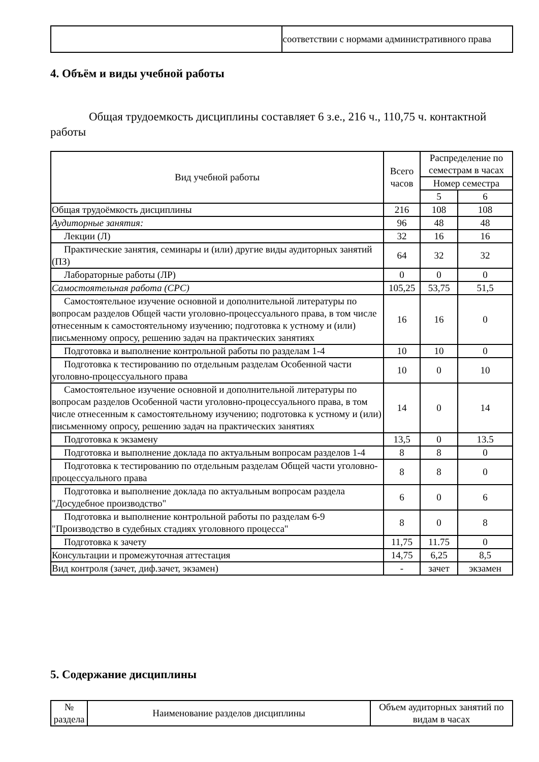| | соответствии с нормами административного права |
4. Объём и виды учебной работы
Общая трудоемкость дисциплины составляет 6 з.е., 216 ч., 110,75 ч. контактной работы
| Вид учебной работы | Всего часов | Распределение по семестрам в часах | |
| --- | --- | --- | --- |
| | | Номер семестра | |
| | | 5 | 6 |
| Общая трудоёмкость дисциплины | 216 | 108 | 108 |
| Аудиторные занятия: | 96 | 48 | 48 |
| Лекции (Л) | 32 | 16 | 16 |
| Практические занятия, семинары и (или) другие виды аудиторных занятий (ПЗ) | 64 | 32 | 32 |
| Лабораторные работы (ЛР) | 0 | 0 | 0 |
| Самостоятельная работа (СРС) | 105,25 | 53,75 | 51,5 |
| Самостоятельное изучение основной и дополнительной литературы по вопросам разделов Общей части уголовно-процессуального права, в том числе отнесенным к самостоятельному изучению; подготовка к устному и (или) письменному опросу, решению задач на практических занятиях | 16 | 16 | 0 |
| Подготовка и выполнение контрольной работы по разделам 1-4 | 10 | 10 | 0 |
| Подготовка к тестированию по отдельным разделам Особенной части уголовно-процессуального права | 10 | 0 | 10 |
| Самостоятельное изучение основной и дополнительной литературы по вопросам разделов Особенной части уголовно-процессуального права, в том числе отнесенным к самостоятельному изучению; подготовка к устному и (или) письменному опросу, решению задач на практических занятиях | 14 | 0 | 14 |
| Подготовка к экзамену | 13,5 | 0 | 13.5 |
| Подготовка и выполнение доклада по актуальным вопросам разделов 1-4 | 8 | 8 | 0 |
| Подготовка к тестированию по отдельным разделам Общей части уголовно-процессуального права | 8 | 8 | 0 |
| Подготовка и выполнение доклада по актуальным вопросам раздела "Досудебное производство" | 6 | 0 | 6 |
| Подготовка и выполнение контрольной работы по разделам 6-9 "Производство в судебных стадиях уголовного процесса" | 8 | 0 | 8 |
| Подготовка к зачету | 11,75 | 11.75 | 0 |
| Консультации и промежуточная аттестация | 14,75 | 6,25 | 8,5 |
| Вид контроля (зачет, диф.зачет, экзамен) | - | зачет | экзамен |
5. Содержание дисциплины
| № раздела | Наименование разделов дисциплины | Объем аудиторных занятий по видам в часах |
| --- | --- | --- |